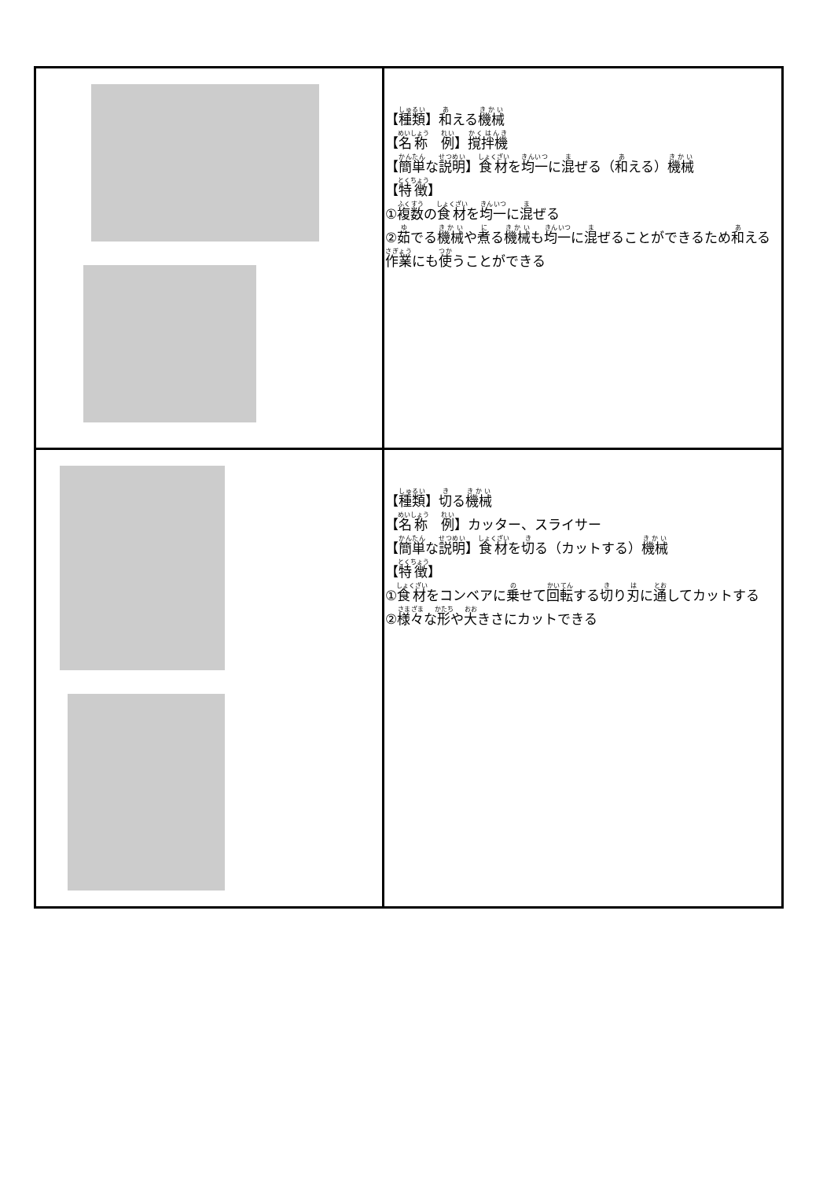| | 【 種類 】 和 える 機械 【 名称 例 】 撹拌機 【 簡単 な 説明 】 食材 を 均一 に 混 ぜる（ 和 える） 機械 【 特徴 】 ① 複数 の 食材 を 均一 に 混 ぜる ② 茹 でる 機械 や 煮 る 機械 も 均一 に 混 ぜることができるため 和 える 作業 にも 使 うことができる |
| | 【 種類 】 切 る 機械 【 名称 例 】カッター、スライサー 【 簡単 な 説明 】 食材 を 切 る（カットする） 機械 【 特徴 】 ① 食材 をコンベアに 乗 せて 回転 する 切 り 刃 に 通 してカットする ② 様々 な 形 や 大 きさにカットできる |